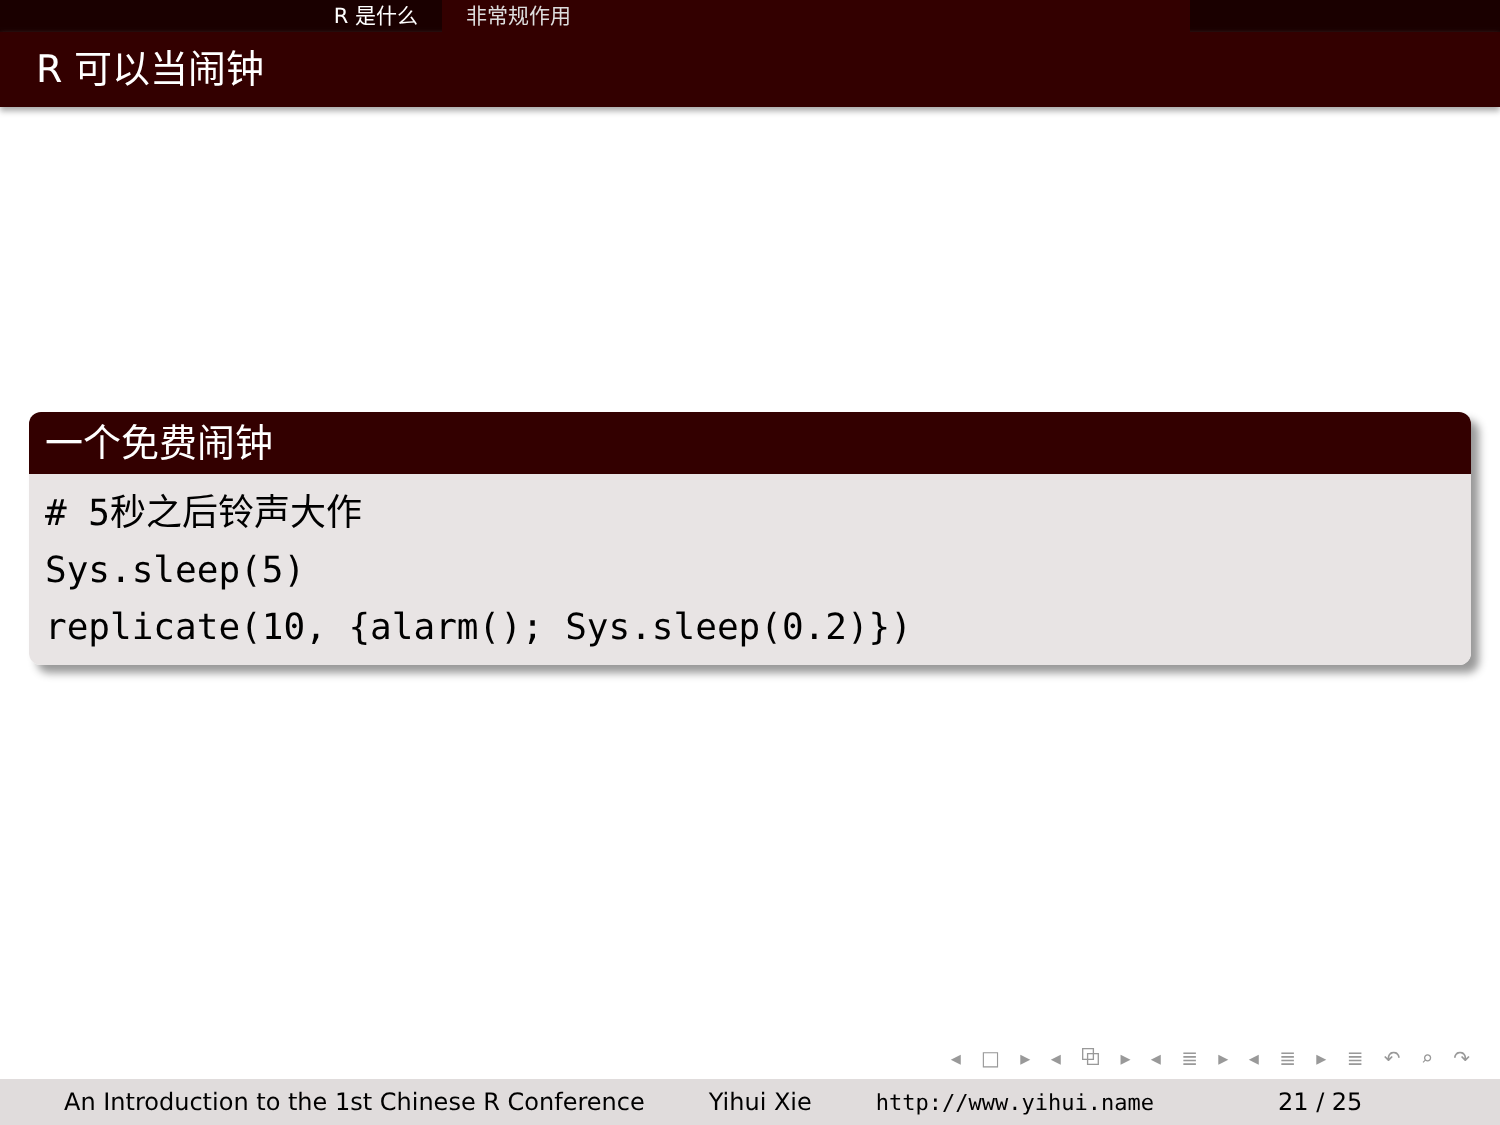R 是什么 非常规作用
R 可以当闹钟
一个免费闹钟
# 5秒之后铃声大作
Sys.sleep(5)
replicate(10, {alarm(); Sys.sleep(0.2)})
◂ □ ▸ ◂ ⧉ ▸ ◂ ≣ ▸ ◂ ≣ ▸ ≣ ↶ ⌕ ↷
An Introduction to the 1st Chinese R Conference
Yihui Xie http://www.yihui.name 21 / 25